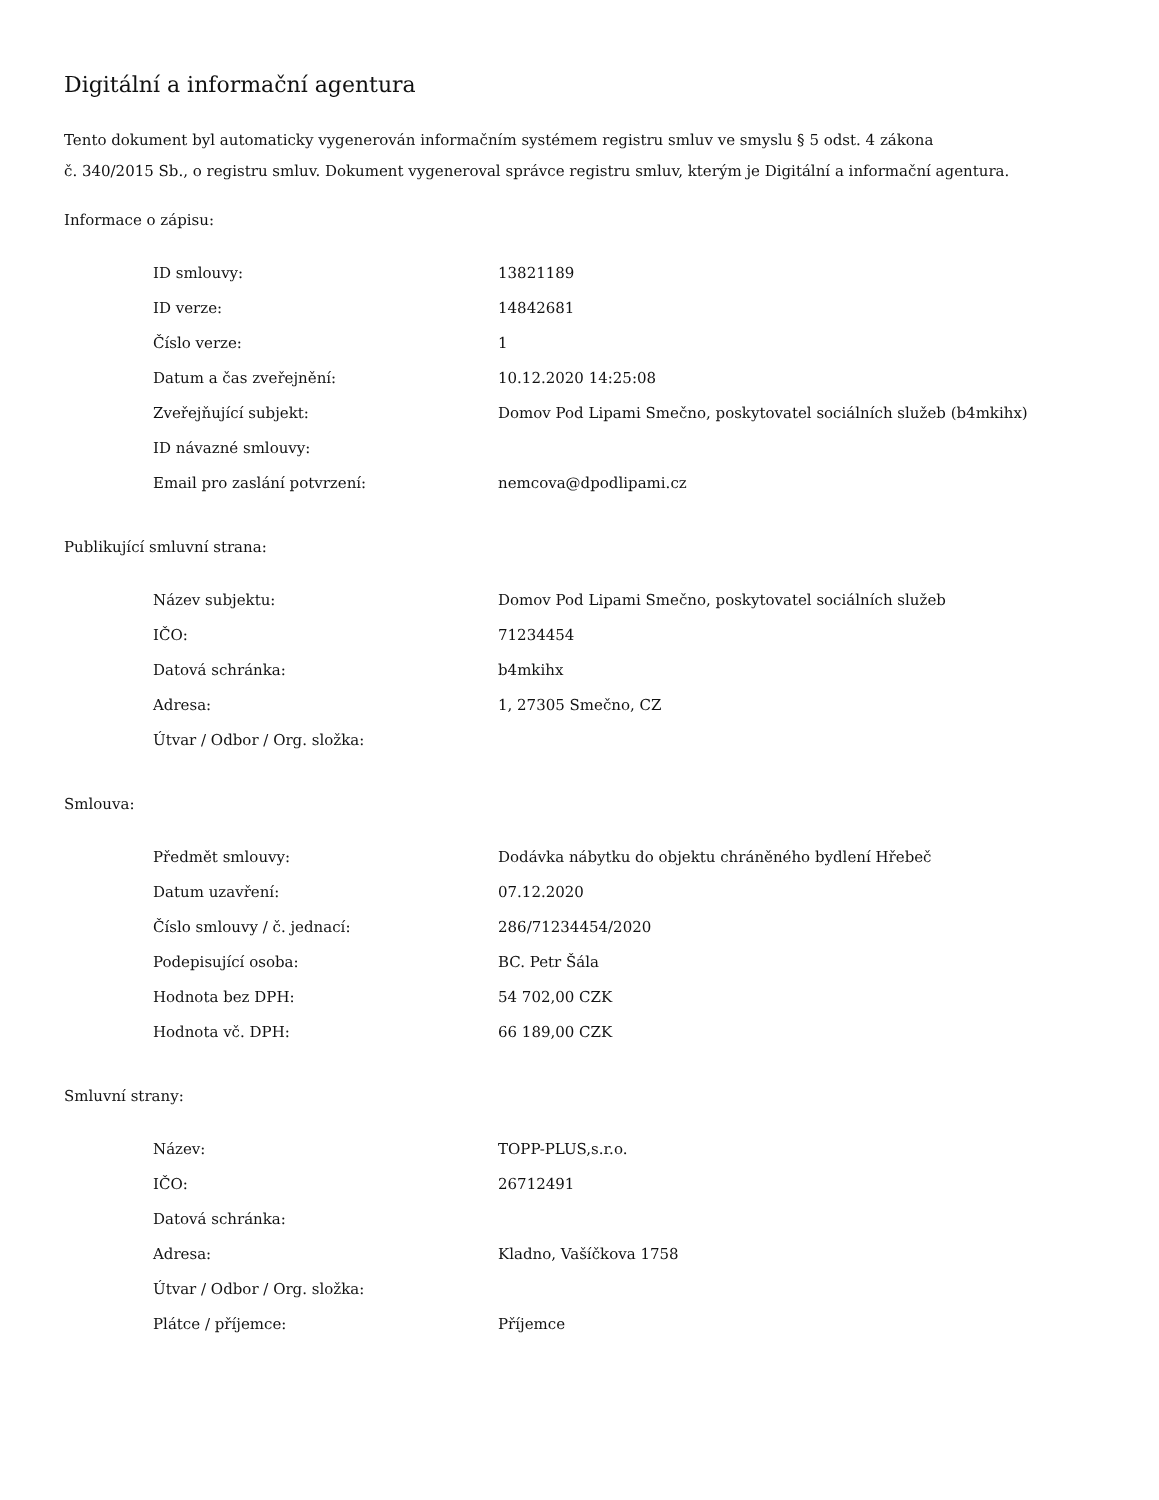Digitální a informační agentura
Tento dokument byl automaticky vygenerován informačním systémem registru smluv ve smyslu § 5 odst. 4 zákona
č. 340/2015 Sb., o registru smluv. Dokument vygeneroval správce registru smluv, kterým je Digitální a informační agentura.
Informace o zápisu:
| ID smlouvy: | 13821189 |
| ID verze: | 14842681 |
| Číslo verze: | 1 |
| Datum a čas zveřejnění: | 10.12.2020 14:25:08 |
| Zveřejňující subjekt: | Domov Pod Lipami Smečno, poskytovatel sociálních služeb (b4mkihx) |
| ID návazné smlouvy: | |
| Email pro zaslání potvrzení: | nemcova@dpodlipami.cz |
Publikující smluvní strana:
| Název subjektu: | Domov Pod Lipami Smečno, poskytovatel sociálních služeb |
| IČO: | 71234454 |
| Datová schránka: | b4mkihx |
| Adresa: | 1, 27305 Smečno, CZ |
| Útvar / Odbor / Org. složka: | |
Smlouva:
| Předmět smlouvy: | Dodávka nábytku do objektu chráněného bydlení Hřebeč |
| Datum uzavření: | 07.12.2020 |
| Číslo smlouvy / č. jednací: | 286/71234454/2020 |
| Podepisující osoba: | BC. Petr Šála |
| Hodnota bez DPH: | 54 702,00 CZK |
| Hodnota vč. DPH: | 66 189,00 CZK |
Smluvní strany:
| Název: | TOPP-PLUS,s.r.o. |
| IČO: | 26712491 |
| Datová schránka: | |
| Adresa: | Kladno, Vašíčkova 1758 |
| Útvar / Odbor / Org. složka: | |
| Plátce / příjemce: | Příjemce |